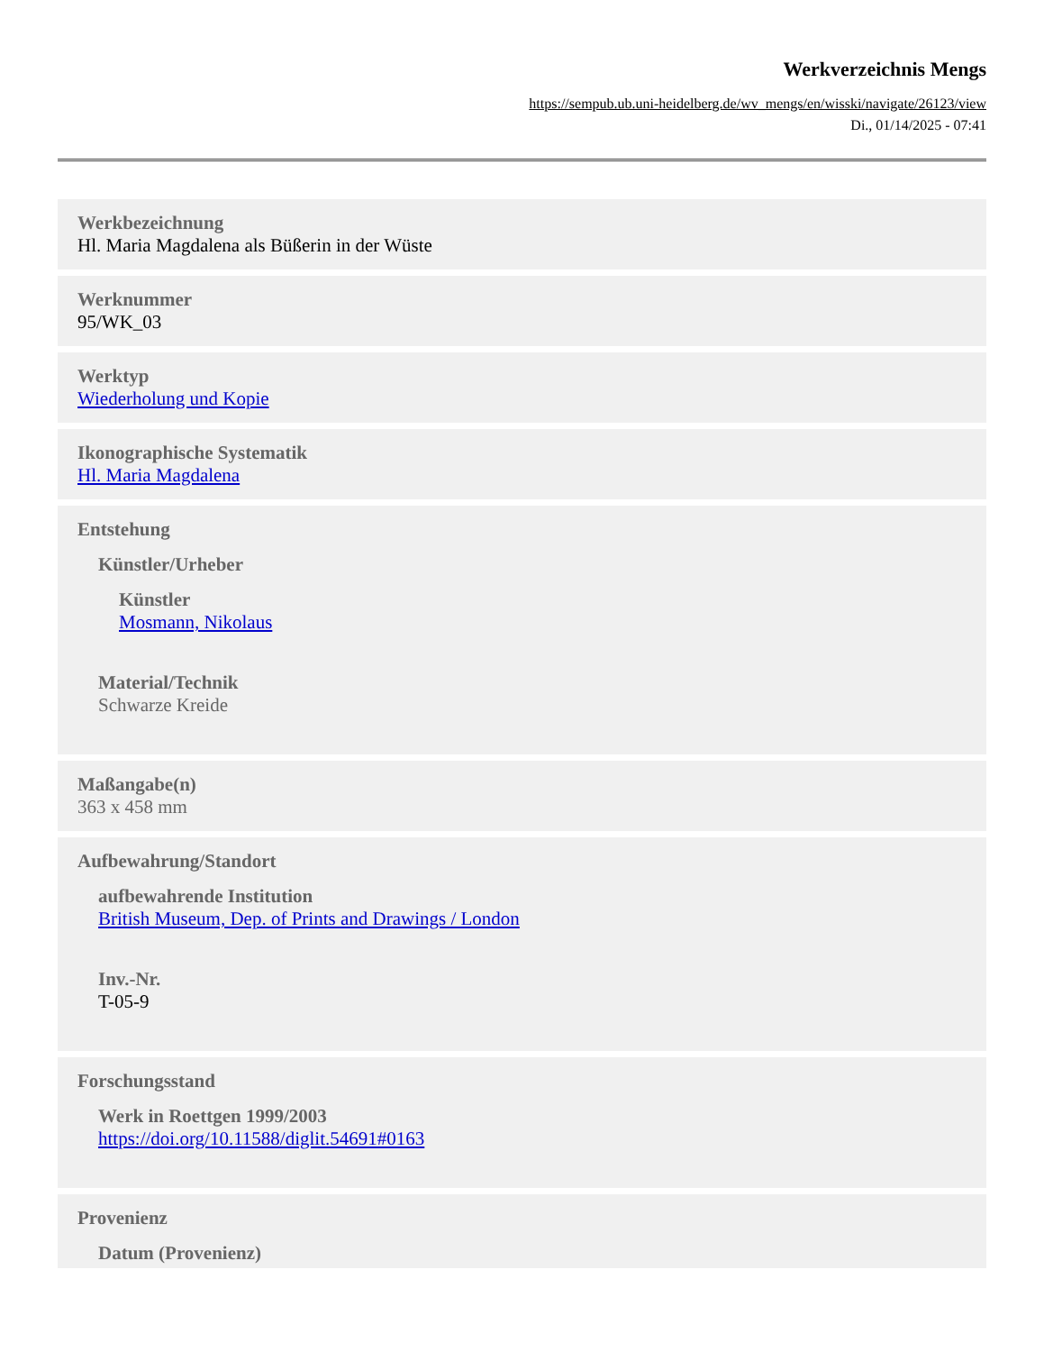Werkverzeichnis Mengs
https://sempub.ub.uni-heidelberg.de/wv_mengs/en/wisski/navigate/26123/view
Di., 01/14/2025 - 07:41
Werkbezeichnung
Hl. Maria Magdalena als Büßerin in der Wüste
Werknummer
95/WK_03
Werktyp
Wiederholung und Kopie
Ikonographische Systematik
Hl. Maria Magdalena
Entstehung
Künstler/Urheber
Künstler
Mosmann, Nikolaus
Material/Technik
Schwarze Kreide
Maßangabe(n)
363 x 458 mm
Aufbewahrung/Standort
aufbewahrende Institution
British Museum, Dep. of Prints and Drawings / London
Inv.-Nr.
T-05-9
Forschungsstand
Werk in Roettgen 1999/2003
https://doi.org/10.11588/diglit.54691#0163
Provenienz
Datum (Provenienz)